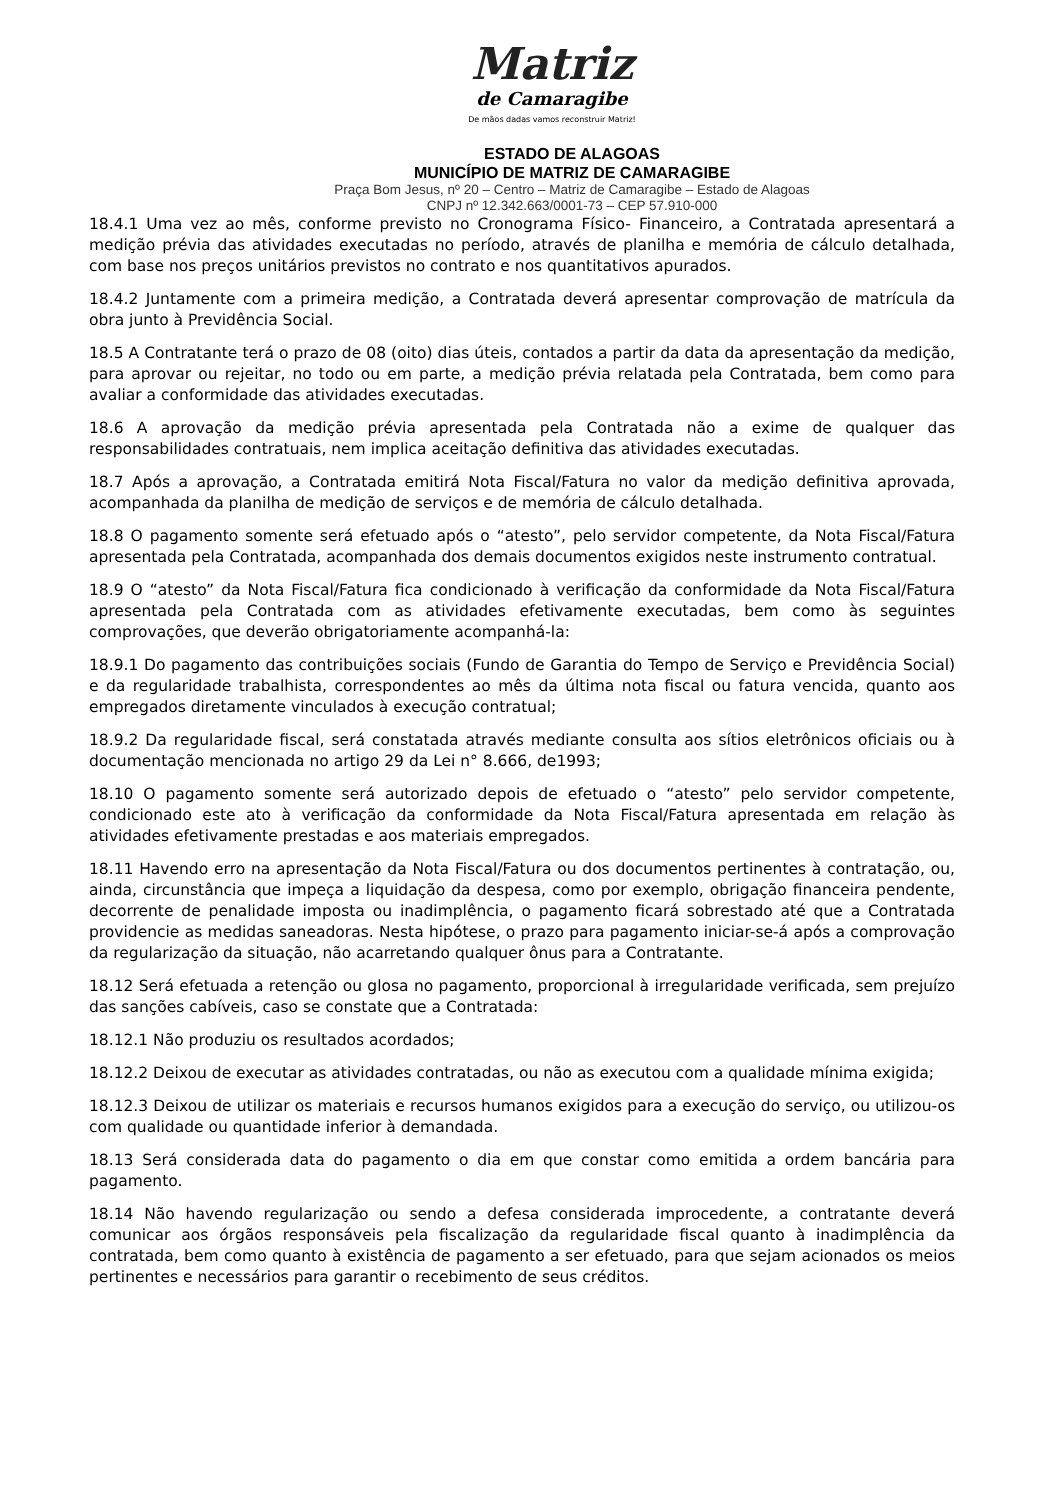Matriz
de Camaragibe
De mãos dadas vamos reconstruir Matriz!
ESTADO DE ALAGOAS
MUNICÍPIO DE MATRIZ DE CAMARAGIBE
Praça Bom Jesus, nº 20 – Centro – Matriz de Camaragibe – Estado de Alagoas
CNPJ nº 12.342.663/0001-73 – CEP 57.910-000
18.4.1 Uma vez ao mês, conforme previsto no Cronograma Físico- Financeiro, a Contratada apresentará a medição prévia das atividades executadas no período, através de planilha e memória de cálculo detalhada, com base nos preços unitários previstos no contrato e nos quantitativos apurados.
18.4.2 Juntamente com a primeira medição, a Contratada deverá apresentar comprovação de matrícula da obra junto à Previdência Social.
18.5 A Contratante terá o prazo de 08 (oito) dias úteis, contados a partir da data da apresentação da medição, para aprovar ou rejeitar, no todo ou em parte, a medição prévia relatada pela Contratada, bem como para avaliar a conformidade das atividades executadas.
18.6 A aprovação da medição prévia apresentada pela Contratada não a exime de qualquer das responsabilidades contratuais, nem implica aceitação definitiva das atividades executadas.
18.7 Após a aprovação, a Contratada emitirá Nota Fiscal/Fatura no valor da medição definitiva aprovada, acompanhada da planilha de medição de serviços e de memória de cálculo detalhada.
18.8 O pagamento somente será efetuado após o “atesto”, pelo servidor competente, da Nota Fiscal/Fatura apresentada pela Contratada, acompanhada dos demais documentos exigidos neste instrumento contratual.
18.9 O “atesto” da Nota Fiscal/Fatura fica condicionado à verificação da conformidade da Nota Fiscal/Fatura apresentada pela Contratada com as atividades efetivamente executadas, bem como às seguintes comprovações, que deverão obrigatoriamente acompanhá-la:
18.9.1 Do pagamento das contribuições sociais (Fundo de Garantia do Tempo de Serviço e Previdência Social) e da regularidade trabalhista, correspondentes ao mês da última nota fiscal ou fatura vencida, quanto aos empregados diretamente vinculados à execução contratual;
18.9.2 Da regularidade fiscal, será constatada através mediante consulta aos sítios eletrônicos oficiais ou à documentação mencionada no artigo 29 da Lei n° 8.666, de1993;
18.10 O pagamento somente será autorizado depois de efetuado o “atesto” pelo servidor competente, condicionado este ato à verificação da conformidade da Nota Fiscal/Fatura apresentada em relação às atividades efetivamente prestadas e aos materiais empregados.
18.11 Havendo erro na apresentação da Nota Fiscal/Fatura ou dos documentos pertinentes à contratação, ou, ainda, circunstância que impeça a liquidação da despesa, como por exemplo, obrigação financeira pendente, decorrente de penalidade imposta ou inadimplência, o pagamento ficará sobrestado até que a Contratada providencie as medidas saneadoras. Nesta hipótese, o prazo para pagamento iniciar-se-á após a comprovação da regularização da situação, não acarretando qualquer ônus para a Contratante.
18.12 Será efetuada a retenção ou glosa no pagamento, proporcional à irregularidade verificada, sem prejuízo das sanções cabíveis, caso se constate que a Contratada:
18.12.1 Não produziu os resultados acordados;
18.12.2 Deixou de executar as atividades contratadas, ou não as executou com a qualidade mínima exigida;
18.12.3 Deixou de utilizar os materiais e recursos humanos exigidos para a execução do serviço, ou utilizou-os com qualidade ou quantidade inferior à demandada.
18.13 Será considerada data do pagamento o dia em que constar como emitida a ordem bancária para pagamento.
18.14 Não havendo regularização ou sendo a defesa considerada improcedente, a contratante deverá comunicar aos órgãos responsáveis pela fiscalização da regularidade fiscal quanto à inadimplência da contratada, bem como quanto à existência de pagamento a ser efetuado, para que sejam acionados os meios pertinentes e necessários para garantir o recebimento de seus créditos.